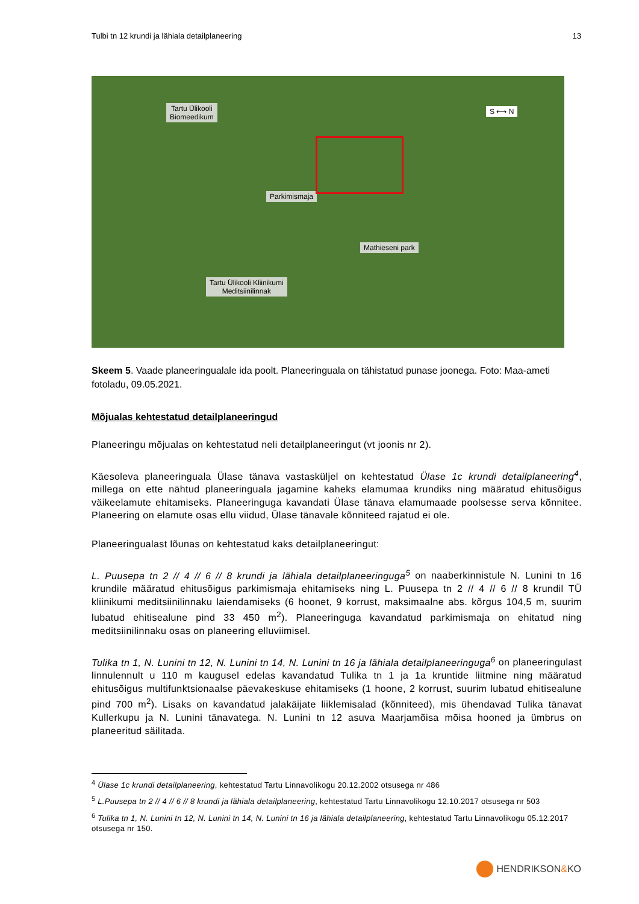Tulbi tn 12 krundi ja lähiala detailplaneering 13
Tartu Ülikooli
Biomeedikum
Parkimismaja
Mathieseni park
Tartu Ülikooli Kliinikumi
Meditsiinilinnak
S ⟷ N
Skeem 5. Vaade planeeringualale ida poolt. Planeeringuala on tähistatud punase joonega. Foto: Maa-ameti fotoladu, 09.05.2021.
Mõjualas kehtestatud detailplaneeringud
Planeeringu mõjualas on kehtestatud neli detailplaneeringut (vt joonis nr 2).
Käesoleva planeeringuala Ülase tänava vastasküljel on kehtestatud Ülase 1c krundi detailplaneering<sup>4</sup>, millega on ette nähtud planeeringuala jagamine kaheks elamumaa krundiks ning määratud ehitusõigus väikeelamute ehitamiseks. Planeeringuga kavandati Ülase tänava elamumaade poolsesse serva kõnnitee. Planeering on elamute osas ellu viidud, Ülase tänavale kõnniteed rajatud ei ole.
Planeeringualast lõunas on kehtestatud kaks detailplaneeringut:
L. Puusepa tn 2 // 4 // 6 // 8 krundi ja lähiala detailplaneeringuga<sup>5</sup> on naaberkinnistule N. Lunini tn 16 krundile määratud ehitusõigus parkimismaja ehitamiseks ning L. Puusepa tn 2 // 4 // 6 // 8 krundil TÜ kliinikumi meditsiinilinnaku laiendamiseks (6 hoonet, 9 korrust, maksimaalne abs. kõrgus 104,5 m, suurim lubatud ehitisealune pind 33 450 m<sup>2</sup>). Planeeringuga kavandatud parkimismaja on ehitatud ning meditsiinilinnaku osas on planeering elluviimisel.
Tulika tn 1, N. Lunini tn 12, N. Lunini tn 14, N. Lunini tn 16 ja lähiala detailplaneeringuga<sup>6</sup> on planeeringulast linnulennult u 110 m kaugusel edelas kavandatud Tulika tn 1 ja 1a kruntide liitmine ning määratud ehitusõigus multifunktsionaalse päevakeskuse ehitamiseks (1 hoone, 2 korrust, suurim lubatud ehitisealune pind 700 m<sup>2</sup>). Lisaks on kavandatud jalakäijate liiklemisalad (kõnniteed), mis ühendavad Tulika tänavat Kullerkupu ja N. Lunini tänavatega. N. Lunini tn 12 asuva Maarjamõisa mõisa hooned ja ümbrus on planeeritud säilitada.
<sup>4</sup> Ülase 1c krundi detailplaneering, kehtestatud Tartu Linnavolikogu 20.12.2002 otsusega nr 486
<sup>5</sup> L.Puusepa tn 2 // 4 // 6 // 8 krundi ja lähiala detailplaneering, kehtestatud Tartu Linnavolikogu 12.10.2017 otsusega nr 503
<sup>6</sup> Tulika tn 1, N. Lunini tn 12, N. Lunini tn 14, N. Lunini tn 16 ja lähiala detailplaneering, kehtestatud Tartu Linnavolikogu 05.12.2017 otsusega nr 150.
HENDRIKSON&KO